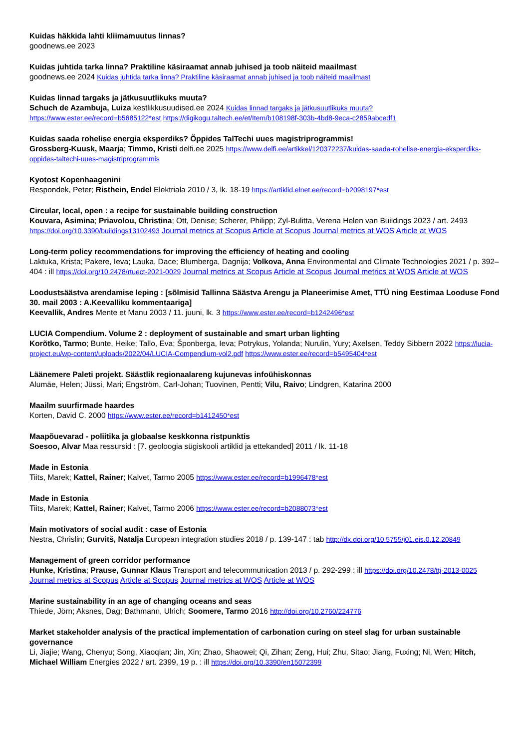Kuidas häkkida lahti kliimamuutus linnas?
goodnews.ee 2023
Kuidas juhtida tarka linna? Praktiline käsiraamat annab juhised ja toob näiteid maailmast
goodnews.ee 2024 Kuidas juhtida tarka linna? Praktiline käsiraamat annab juhised ja toob näiteid maailmast
Kuidas linnad targaks ja jätkusuutlikuks muuta?
Schuch de Azambuja, Luiza kestlikkusuudised.ee 2024 Kuidas linnad targaks ja jätkusuutlikuks muuta? https://www.ester.ee/record=b5685122*est https://digikogu.taltech.ee/et/Item/b108198f-303b-4bd8-9eca-c2859abcedf1
Kuidas saada rohelise energia eksperdiks? Õppides TalTechi uues magistriprogrammis!
Grossberg-Kuusk, Maarja; Timmo, Kristi delfi.ee 2025 https://www.delfi.ee/artikkel/120372237/kuidas-saada-rohelise-energia-eksperdiks-oppides-taltechi-uues-magistriprogrammis
Kyotost Kopenhaagenini
Respondek, Peter; Risthein, Endel Elektriala 2010 / 3, lk. 18-19 https://artiklid.elnet.ee/record=b2098197*est
Circular, local, open : a recipe for sustainable building construction
Kouvara, Asimina; Priavolou, Christina; Ott, Denise; Scherer, Philipp; Zyl-Bulitta, Verena Helen van Buildings 2023 / art. 2493 https://doi.org/10.3390/buildings13102493 Journal metrics at Scopus Article at Scopus Journal metrics at WOS Article at WOS
Long-term policy recommendations for improving the efficiency of heating and cooling
Laktuka, Krista; Pakere, Ieva; Lauka, Dace; Blumberga, Dagnija; Volkova, Anna Environmental and Climate Technologies 2021 / p. 392–404 : ill https://doi.org/10.2478/rtuect-2021-0029 Journal metrics at Scopus Article at Scopus Journal metrics at WOS Article at WOS
Loodustsäästva arendamise leping : [sõlmisid Tallinna Säästva Arengu ja Planeerimise Amet, TTÜ ning Eestimaa Looduse Fond 30. mail 2003 : A.Keevalliku kommentaariga]
Keevallik, Andres Mente et Manu 2003 / 11. juuni, lk. 3 https://www.ester.ee/record=b1242496*est
LUCIA Compendium. Volume 2 : deployment of sustainable and smart urban lighting
Korõtko, Tarmo; Bunte, Heike; Tallo, Eva; Šponberga, Ieva; Potrykus, Yolanda; Nurulin, Yury; Axelsen, Teddy Sibbern 2022 https://lucia-project.eu/wp-content/uploads/2022/04/LUCIA-Compendium-vol2.pdf https://www.ester.ee/record=b5495404*est
Läänemere Paleti projekt. Säästlik regionaalareng kujunevas infoühiskonnas
Alumäe, Helen; Jüssi, Mari; Engström, Carl-Johan; Tuovinen, Pentti; Vilu, Raivo; Lindgren, Katarina 2000
Maailm suurfirmade haardes
Korten, David C. 2000 https://www.ester.ee/record=b1412450*est
Maapõuevarad - poliitika ja globaalse keskkonna ristpunktis
Soesoo, Alvar Maa ressursid : [7. geoloogia sügiskooli artiklid ja ettekanded] 2011 / lk. 11-18
Made in Estonia
Tiits, Marek; Kattel, Rainer; Kalvet, Tarmo 2005 https://www.ester.ee/record=b1996478*est
Made in Estonia
Tiits, Marek; Kattel, Rainer; Kalvet, Tarmo 2006 https://www.ester.ee/record=b2088073*est
Main motivators of social audit : case of Estonia
Nestra, Chrislin; Gurvitš, Natalja European integration studies 2018 / p. 139-147 : tab http://dx.doi.org/10.5755/j01.eis.0.12.20849
Management of green corridor performance
Hunke, Kristina; Prause, Gunnar Klaus Transport and telecommunication 2013 / p. 292-299 : ill https://doi.org/10.2478/ttj-2013-0025 Journal metrics at Scopus Article at Scopus Journal metrics at WOS Article at WOS
Marine sustainability in an age of changing oceans and seas
Thiede, Jörn; Aksnes, Dag; Bathmann, Ulrich; Soomere, Tarmo 2016 http://doi.org/10.2760/224776
Market stakeholder analysis of the practical implementation of carbonation curing on steel slag for urban sustainable governance
Li, Jiajie; Wang, Chenyu; Song, Xiaoqian; Jin, Xin; Zhao, Shaowei; Qi, Zihan; Zeng, Hui; Zhu, Sitao; Jiang, Fuxing; Ni, Wen; Hitch, Michael William Energies 2022 / art. 2399, 19 p. : ill https://doi.org/10.3390/en15072399